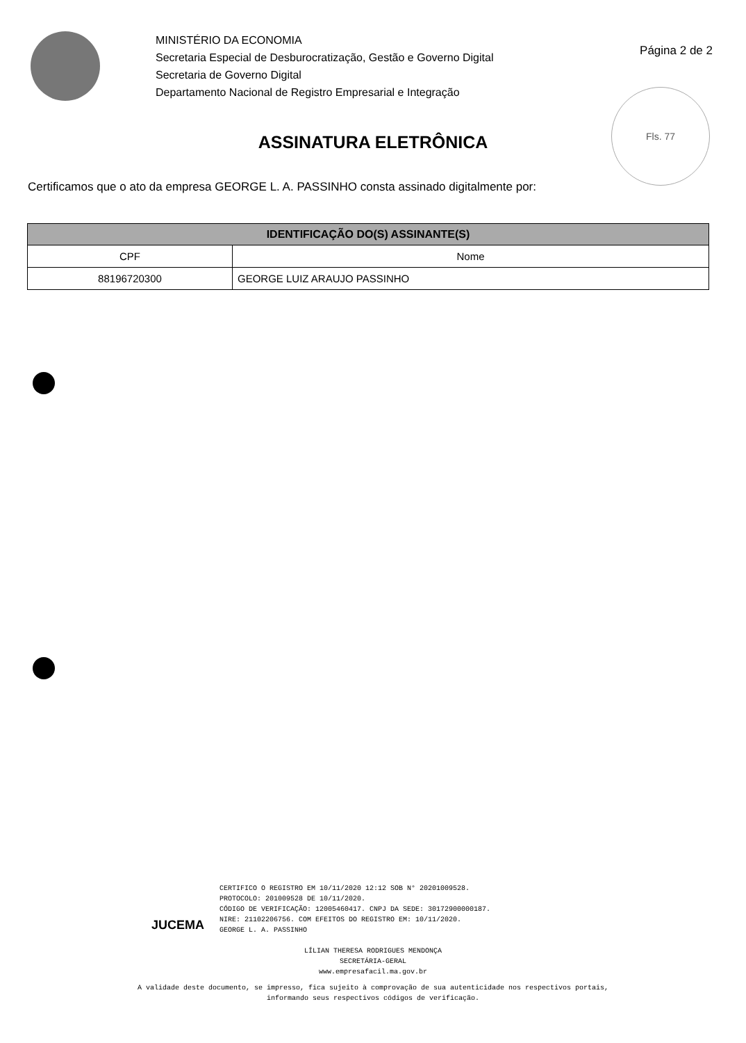MINISTÉRIO DA ECONOMIA
Secretaria Especial de Desburocratização, Gestão e Governo Digital
Secretaria de Governo Digital
Departamento Nacional de Registro Empresarial e Integração
Página 2 de 2
Fls. 77
ASSINATURA ELETRÔNICA
Certificamos que o ato da empresa GEORGE L. A. PASSINHO consta assinado digitalmente por:
| IDENTIFICAÇÃO DO(S) ASSINANTE(S) | |
| --- | --- |
| CPF | Nome |
| 88196720300 | GEORGE LUIZ ARAUJO PASSINHO |
JUCEMA
CERTIFICO O REGISTRO EM 10/11/2020 12:12 SOB N° 20201009528.
PROTOCOLO: 201009528 DE 10/11/2020.
CÓDIGO DE VERIFICAÇÃO: 12005460417. CNPJ DA SEDE: 30172900000187.
NIRE: 21102206756. COM EFEITOS DO REGISTRO EM: 10/11/2020.
GEORGE L. A. PASSINHO
LÍLIAN THERESA RODRIGUES MENDONÇA
SECRETÁRIA-GERAL
www.empresafacil.ma.gov.br
A validade deste documento, se impresso, fica sujeito à comprovação de sua autenticidade nos respectivos portais,
informando seus respectivos códigos de verificação.